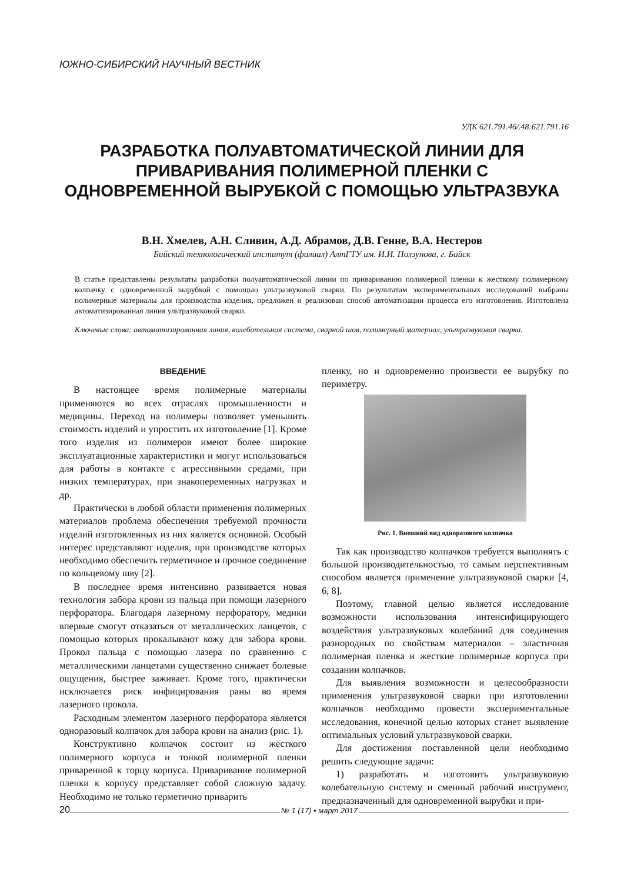ЮЖНО-СИБИРСКИЙ НАУЧНЫЙ ВЕСТНИК
УДК 621.791.46/.48:621.791.16
РАЗРАБОТКА ПОЛУАВТОМАТИЧЕСКОЙ ЛИНИИ ДЛЯ ПРИВАРИВАНИЯ ПОЛИМЕРНОЙ ПЛЕНКИ С ОДНОВРЕМЕННОЙ ВЫРУБКОЙ С ПОМОЩЬЮ УЛЬТРАЗВУКА
В.Н. Хмелев, А.Н. Сливин, А.Д. Абрамов, Д.В. Генне, В.А. Нестеров
Бийский технологический институт (филиал) АлтГТУ им. И.И. Ползунова, г. Бийск
В статье представлены результаты разработки полуавтоматической линии по привариванию полимерной пленки к жесткому полимерному колпачку с одновременной вырубкой с помощью ультразвуковой сварки. По результатам экспериментальных исследований выбраны полимерные материалы для производства изделия, предложен и реализован способ автоматизации процесса его изготовления. Изготовлена автоматизированная линия ультразвуковой сварки.
Ключевые слова: автоматизированная линия, колебательная система, сварной шов, полимерный материал, ультразвуковая сварка.
ВВЕДЕНИЕ
В настоящее время полимерные материалы применяются во всех отраслях промышленности и медицины. Переход на полимеры позволяет уменьшить стоимость изделий и упростить их изготовление [1]. Кроме того изделия из полимеров имеют более широкие эксплуатационные характеристики и могут использоваться для работы в контакте с агрессивными средами, при низких температурах, при знакопеременных нагрузках и др.
Практически в любой области применения полимерных материалов проблема обеспечения требуемой прочности изделий изготовленных из них является основной. Особый интерес представляют изделия, при производстве которых необходимо обеспечить герметичное и прочное соединение по кольцевому шву [2].
В последнее время интенсивно развивается новая технология забора крови из пальца при помощи лазерного перфоратора. Благодаря лазерному перфоратору, медики впервые смогут отказаться от металлических ланцетов, с помощью которых прокалывают кожу для забора крови. Прокол пальца с помощью лазера по сравнению с металлическими ланцетами существенно снижает болевые ощущения, быстрее заживает. Кроме того, практически исключается риск инфицирования раны во время лазерного прокола.
Расходным элементом лазерного перфоратора является одноразовый колпачок для забора крови на анализ (рис. 1).
Конструктивно колпачок состоит из жесткого полимерного корпуса и тонкой полимерной пленки приваренной к торцу корпуса. Приваривание полимерной пленки к корпусу представляет собой сложную задачу. Необходимо не только герметично приварить
пленку, но и одновременно произвести ее вырубку по периметру.
Рис. 1. Внешний вид одноразового колпачка
Так как производство колпачков требуется выполнять с большой производительностью, то самым перспективным способом является применение ультразвуковой сварки [4, 6, 8].
Поэтому, главной целью является исследование возможности использования интенсифицирующего воздействия ультразвуковых колебаний для соединения разнородных по свойствам материалов – эластичная полимерная пленка и жесткие полимерные корпуса при создании колпачков.
Для выявления возможности и целесообразности применения ультразвуковой сварки при изготовлении колпачков необходимо провести экспериментальные исследования, конечной целью которых станет выявление оптимальных условий ультразвуковой сварки.
Для достижения поставленной цели необходимо решить следующие задачи:
1) разработать и изготовить ультразвуковую колебательную систему и сменный рабочий инструмент, предназначенный для одновременной вырубки и при-
20 № 1 (17) • март 2017